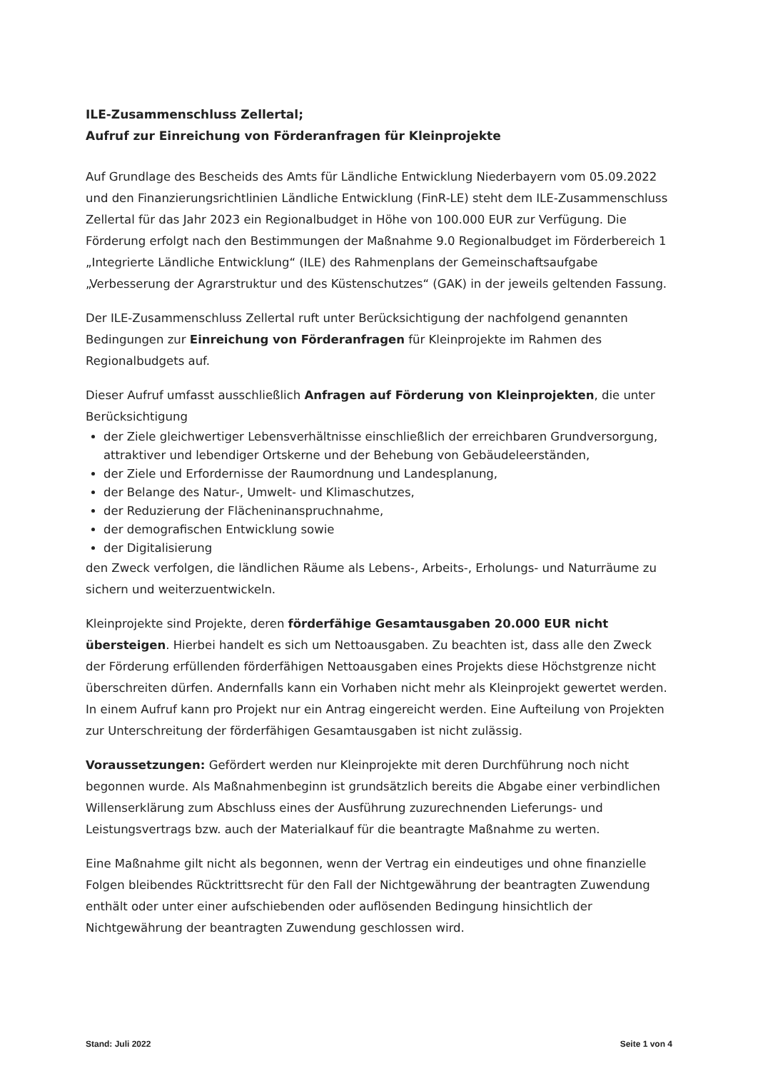ILE-Zusammenschluss Zellertal;
Aufruf zur Einreichung von Förderanfragen für Kleinprojekte
Auf Grundlage des Bescheids des Amts für Ländliche Entwicklung Niederbayern vom 05.09.2022 und den Finanzierungsrichtlinien Ländliche Entwicklung (FinR-LE) steht dem ILE-Zusammenschluss Zellertal für das Jahr 2023 ein Regionalbudget in Höhe von 100.000 EUR zur Verfügung. Die Förderung erfolgt nach den Bestimmungen der Maßnahme 9.0 Regionalbudget im Förderbereich 1 „Integrierte Ländliche Entwicklung“ (ILE) des Rahmenplans der Gemeinschaftsaufgabe „Verbesserung der Agrarstruktur und des Küstenschutzes“ (GAK) in der jeweils geltenden Fassung.
Der ILE-Zusammenschluss Zellertal ruft unter Berücksichtigung der nachfolgend genannten Bedingungen zur Einreichung von Förderanfragen für Kleinprojekte im Rahmen des Regionalbudgets auf.
Dieser Aufruf umfasst ausschließlich Anfragen auf Förderung von Kleinprojekten, die unter Berücksichtigung
der Ziele gleichwertiger Lebensverhältnisse einschließlich der erreichbaren Grundversorgung, attraktiver und lebendiger Ortskerne und der Behebung von Gebäudeleerständen,
der Ziele und Erfordernisse der Raumordnung und Landesplanung,
der Belange des Natur-, Umwelt- und Klimaschutzes,
der Reduzierung der Flächeninanspruchnahme,
der demografischen Entwicklung sowie
der Digitalisierung
den Zweck verfolgen, die ländlichen Räume als Lebens-, Arbeits-, Erholungs- und Naturräume zu sichern und weiterzuentwickeln.
Kleinprojekte sind Projekte, deren förderfähige Gesamtausgaben 20.000 EUR nicht übersteigen. Hierbei handelt es sich um Nettoausgaben. Zu beachten ist, dass alle den Zweck der Förderung erfüllenden förderfähigen Nettoausgaben eines Projekts diese Höchstgrenze nicht überschreiten dürfen. Andernfalls kann ein Vorhaben nicht mehr als Kleinprojekt gewertet werden. In einem Aufruf kann pro Projekt nur ein Antrag eingereicht werden. Eine Aufteilung von Projekten zur Unterschreitung der förderfähigen Gesamtausgaben ist nicht zulässig.
Voraussetzungen: Gefördert werden nur Kleinprojekte mit deren Durchführung noch nicht begonnen wurde. Als Maßnahmenbeginn ist grundsätzlich bereits die Abgabe einer verbindlichen Willenserklärung zum Abschluss eines der Ausführung zuzurechnenden Lieferungs- und Leistungsvertrags bzw. auch der Materialkauf für die beantragte Maßnahme zu werten.
Eine Maßnahme gilt nicht als begonnen, wenn der Vertrag ein eindeutiges und ohne finanzielle Folgen bleibendes Rücktrittsrecht für den Fall der Nichtgewährung der beantragten Zuwendung enthält oder unter einer aufschiebenden oder auflösenden Bedingung hinsichtlich der Nichtgewährung der beantragten Zuwendung geschlossen wird.
Stand: Juli 2022 Seite 1 von 4